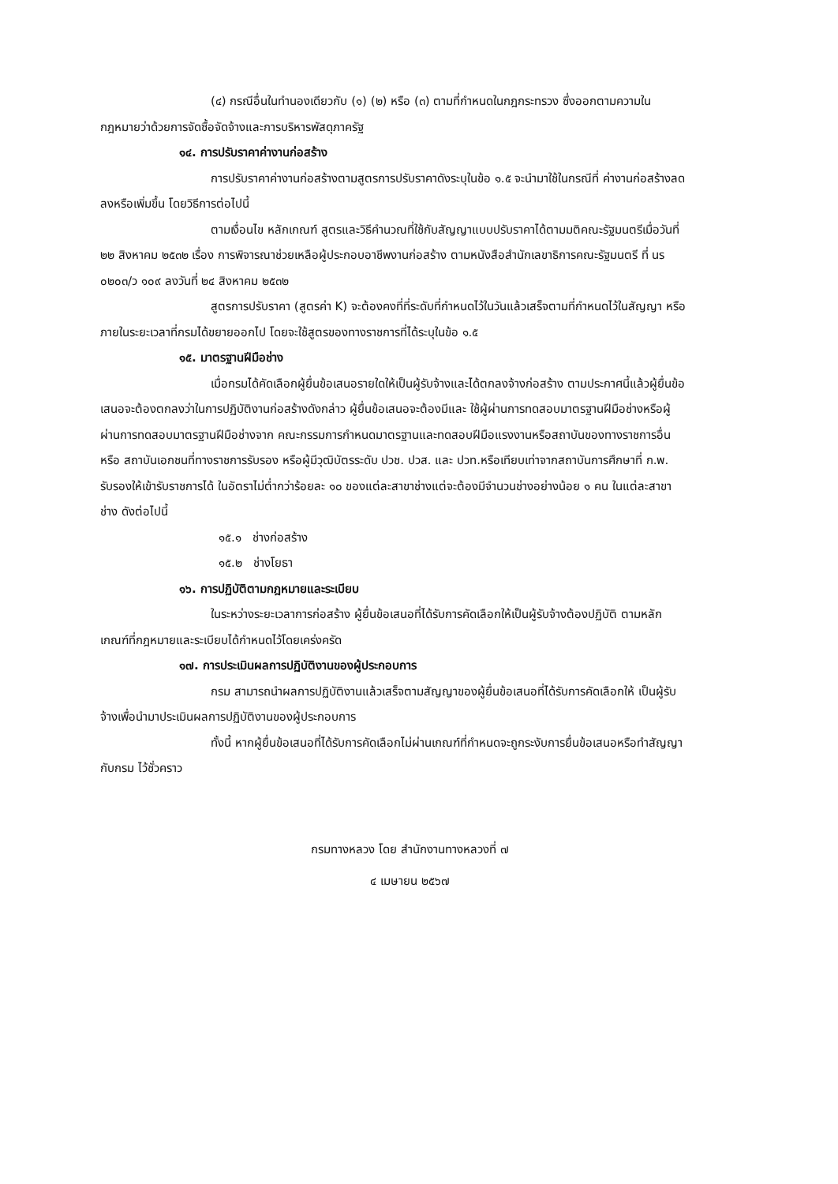(๔) กรณีอื่นในทำนองเดียวกับ (๑) (๒) หรือ (๓) ตามที่กำหนดในกฎกระทรวง ซึ่งออกตามความในกฎหมายว่าด้วยการจัดซื้อจัดจ้างและการบริหารพัสดุภาครัฐ
๑๔. การปรับราคาค่างานก่อสร้าง
การปรับราคาค่างานก่อสร้างตามสูตรการปรับราคาดังระบุในข้อ ๑.๕ จะนำมาใช้ในกรณีที่ ค่างานก่อสร้างลดลงหรือเพิ่มขึ้น โดยวิธีการต่อไปนี้
ตามเงื่อนไข หลักเกณฑ์ สูตรและวิธีคำนวณที่ใช้กับสัญญาแบบปรับราคาได้ตามมติคณะรัฐมนตรีเมื่อวันที่ ๒๒ สิงหาคม ๒๕๓๒ เรื่อง การพิจารณาช่วยเหลือผู้ประกอบอาชีพงานก่อสร้าง ตามหนังสือสำนักเลขาธิการคณะรัฐมนตรี ที่ นร ๐๒๐๓/ว ๑๐๙ ลงวันที่ ๒๔ สิงหาคม ๒๕๓๒
สูตรการปรับราคา (สูตรค่า K) จะต้องคงที่ที่ระดับที่กำหนดไว้ในวันแล้วเสร็จตามที่กำหนดไว้ในสัญญา หรือภายในระยะเวลาที่กรมได้ขยายออกไป โดยจะใช้สูตรของทางราชการที่ได้ระบุในข้อ ๑.๕
๑๕. มาตรฐานฝีมือช่าง
เมื่อกรมได้คัดเลือกผู้ยื่นข้อเสนอรายใดให้เป็นผู้รับจ้างและได้ตกลงจ้างก่อสร้าง ตามประกาศนี้แล้วผู้ยื่นข้อเสนอจะต้องตกลงว่าในการปฏิบัติงานก่อสร้างดังกล่าว ผู้ยื่นข้อเสนอจะต้องมีและ ใช้ผู้ผ่านการทดสอบมาตรฐานฝีมือช่างหรือผู้ผ่านการทดสอบมาตรฐานฝีมือช่างจาก คณะกรรมการกำหนดมาตรฐานและทดสอบฝีมือแรงงานหรือสถาบันของทางราชการอื่นหรือ สถาบันเอกชนที่ทางราชการรับรอง หรือผู้มีวุฒิบัตรระดับ ปวช. ปวส. และ ปวท.หรือเทียบเท่าจากสถาบันการศึกษาที่ ก.พ. รับรองให้เข้ารับราชการได้ ในอัตราไม่ต่ำกว่าร้อยละ ๑๐ ของแต่ละสาขาช่างแต่จะต้องมีจำนวนช่างอย่างน้อย ๑ คน ในแต่ละสาขาช่าง ดังต่อไปนี้
๑๕.๑ ช่างก่อสร้าง
๑๕.๒ ช่างโยธา
๑๖. การปฏิบัติตามกฎหมายและระเบียบ
ในระหว่างระยะเวลาการก่อสร้าง ผู้ยื่นข้อเสนอที่ได้รับการคัดเลือกให้เป็นผู้รับจ้างต้องปฏิบัติ ตามหลักเกณฑ์ที่กฎหมายและระเบียบได้กำหนดไว้โดยเคร่งครัด
๑๗. การประเมินผลการปฏิบัติงานของผู้ประกอบการ
กรม สามารถนำผลการปฏิบัติงานแล้วเสร็จตามสัญญาของผู้ยื่นข้อเสนอที่ได้รับการคัดเลือกให้ เป็นผู้รับจ้างเพื่อนำมาประเมินผลการปฏิบัติงานของผู้ประกอบการ
ทั้งนี้ หากผู้ยื่นข้อเสนอที่ได้รับการคัดเลือกไม่ผ่านเกณฑ์ที่กำหนดจะถูกระงับการยื่นข้อเสนอหรือทำสัญญากับกรม ไว้ชั่วคราว
กรมทางหลวง โดย สำนักงานทางหลวงที่ ๗
๔ เมษายน ๒๕๖๗